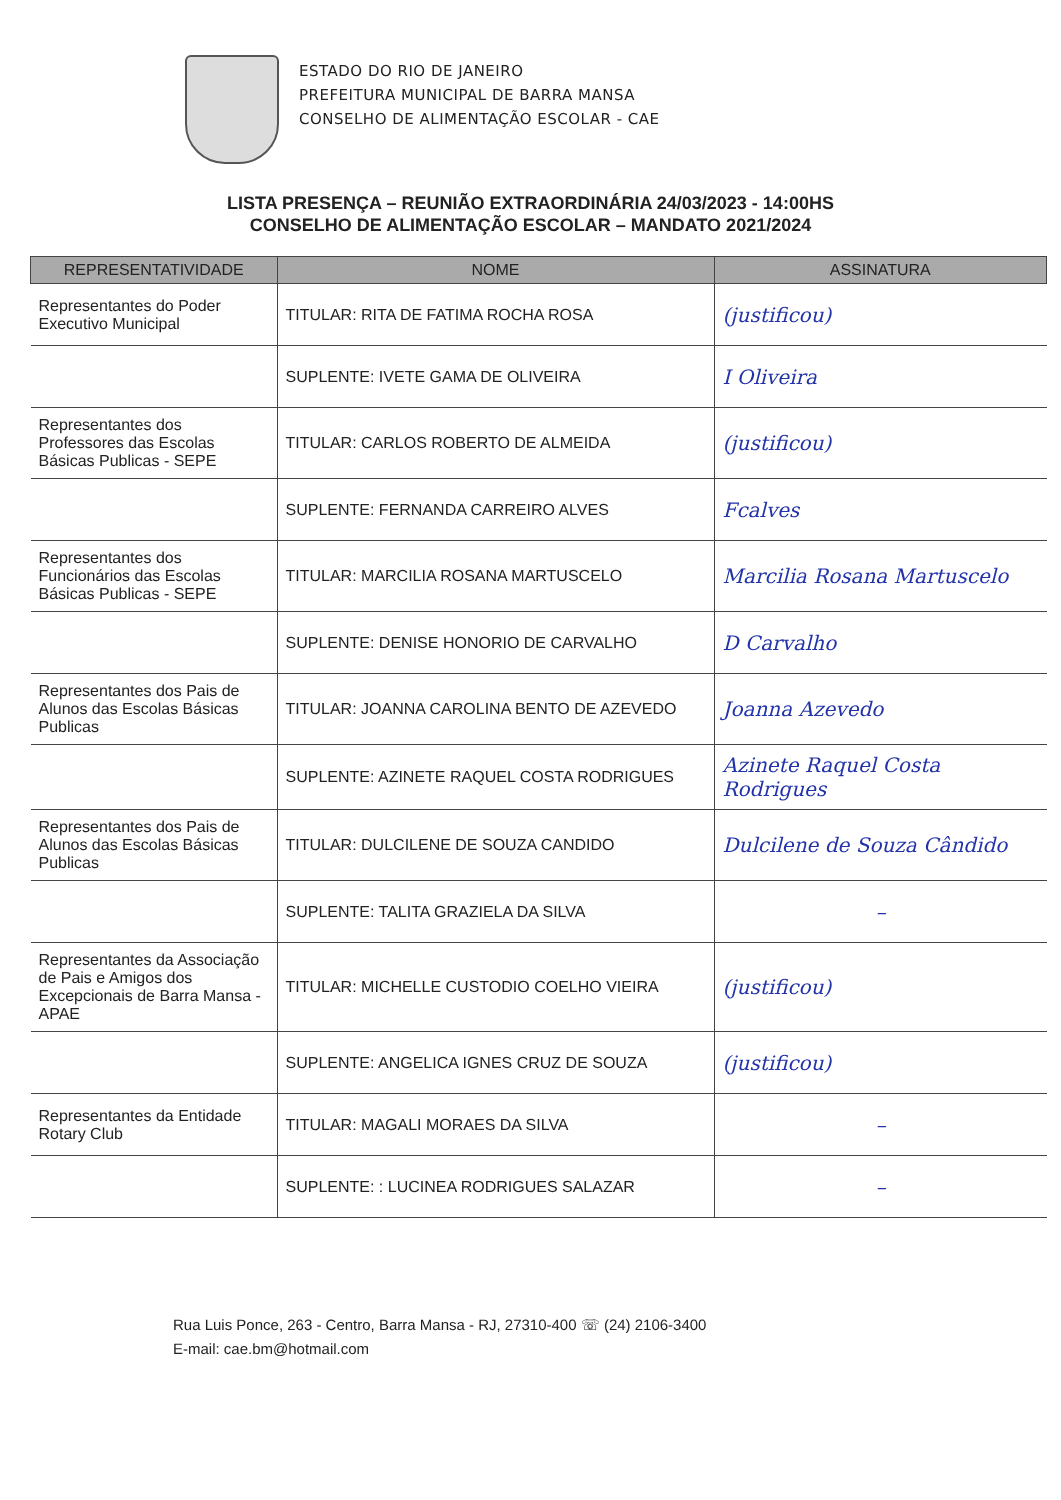ESTADO DO RIO DE JANEIRO
PREFEITURA MUNICIPAL DE BARRA MANSA
CONSELHO DE ALIMENTAÇÃO ESCOLAR - CAE
LISTA PRESENÇA – REUNIÃO EXTRAORDINÁRIA 24/03/2023 - 14:00HS
CONSELHO DE ALIMENTAÇÃO ESCOLAR – MANDATO 2021/2024
| REPRESENTATIVIDADE | NOME | ASSINATURA |
| --- | --- | --- |
| Representantes do Poder Executivo Municipal | TITULAR: RITA DE FATIMA ROCHA ROSA | (justificou) |
| | SUPLENTE: IVETE GAMA DE OLIVEIRA | I Oliveira |
| Representantes dos Professores das Escolas Básicas Publicas - SEPE | TITULAR: CARLOS ROBERTO DE ALMEIDA | (justificou) |
| | SUPLENTE: FERNANDA CARREIRO ALVES | Fcalves |
| Representantes dos Funcionários das Escolas Básicas Publicas - SEPE | TITULAR: MARCILIA ROSANA MARTUSCELO | Marcilia Rosana Martuscelo |
| | SUPLENTE: DENISE HONORIO DE CARVALHO | D Carvalho |
| Representantes dos Pais de Alunos das Escolas Básicas Publicas | TITULAR: JOANNA CAROLINA BENTO DE AZEVEDO | Joanna Azevedo |
| | SUPLENTE: AZINETE RAQUEL COSTA RODRIGUES | Azinete Raquel Costa Rodrigues |
| Representantes dos Pais de Alunos das Escolas Básicas Publicas | TITULAR: DULCILENE DE SOUZA CANDIDO | Dulcilene de Souza Cândido |
| | SUPLENTE: TALITA GRAZIELA DA SILVA | – |
| Representantes da Associação de Pais e Amigos dos Excepcionais de Barra Mansa - APAE | TITULAR: MICHELLE CUSTODIO COELHO VIEIRA | (justificou) |
| | SUPLENTE: ANGELICA IGNES CRUZ DE SOUZA | (justificou) |
| Representantes da Entidade Rotary Club | TITULAR: MAGALI MORAES DA SILVA | – |
| | SUPLENTE: : LUCINEA RODRIGUES SALAZAR | – |
Rua Luis Ponce, 263 - Centro, Barra Mansa - RJ, 27310-400 ☏ (24) 2106-3400
E-mail: cae.bm@hotmail.com